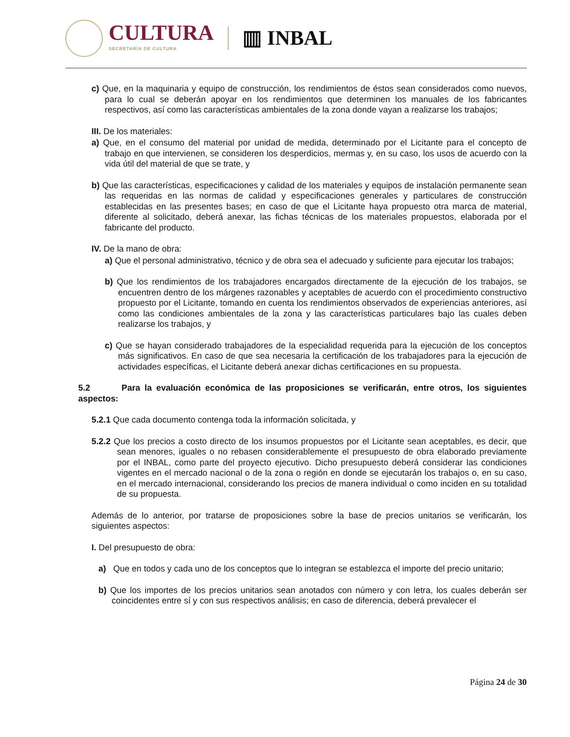CULTURA
SECRETARÍA DE CULTURA
▥ INBAL
c) Que, en la maquinaria y equipo de construcción, los rendimientos de éstos sean considerados como nuevos, para lo cual se deberán apoyar en los rendimientos que determinen los manuales de los fabricantes respectivos, así como las características ambientales de la zona donde vayan a realizarse los trabajos;
III. De los materiales:
a) Que, en el consumo del material por unidad de medida, determinado por el Licitante para el concepto de trabajo en que intervienen, se consideren los desperdicios, mermas y, en su caso, los usos de acuerdo con la vida útil del material de que se trate, y
b) Que las características, especificaciones y calidad de los materiales y equipos de instalación permanente sean las requeridas en las normas de calidad y especificaciones generales y particulares de construcción establecidas en las presentes bases; en caso de que el Licitante haya propuesto otra marca de material, diferente al solicitado, deberá anexar, las fichas técnicas de los materiales propuestos, elaborada por el fabricante del producto.
IV. De la mano de obra:
a) Que el personal administrativo, técnico y de obra sea el adecuado y suficiente para ejecutar los trabajos;
b) Que los rendimientos de los trabajadores encargados directamente de la ejecución de los trabajos, se encuentren dentro de los márgenes razonables y aceptables de acuerdo con el procedimiento constructivo propuesto por el Licitante, tomando en cuenta los rendimientos observados de experiencias anteriores, así como las condiciones ambientales de la zona y las características particulares bajo las cuales deben realizarse los trabajos, y
c) Que se hayan considerado trabajadores de la especialidad requerida para la ejecución de los conceptos más significativos. En caso de que sea necesaria la certificación de los trabajadores para la ejecución de actividades específicas, el Licitante deberá anexar dichas certificaciones en su propuesta.
5.2 Para la evaluación económica de las proposiciones se verificarán, entre otros, los siguientes aspectos:
5.2.1 Que cada documento contenga toda la información solicitada, y
5.2.2 Que los precios a costo directo de los insumos propuestos por el Licitante sean aceptables, es decir, que sean menores, iguales o no rebasen considerablemente el presupuesto de obra elaborado previamente por el INBAL, como parte del proyecto ejecutivo. Dicho presupuesto deberá considerar las condiciones vigentes en el mercado nacional o de la zona o región en donde se ejecutarán los trabajos o, en su caso, en el mercado internacional, considerando los precios de manera individual o como inciden en su totalidad de su propuesta.
Además de lo anterior, por tratarse de proposiciones sobre la base de precios unitarios se verificarán, los siguientes aspectos:
I. Del presupuesto de obra:
a) Que en todos y cada uno de los conceptos que lo integran se establezca el importe del precio unitario;
b) Que los importes de los precios unitarios sean anotados con número y con letra, los cuales deberán ser coincidentes entre sí y con sus respectivos análisis; en caso de diferencia, deberá prevalecer el
Página 24 de 30